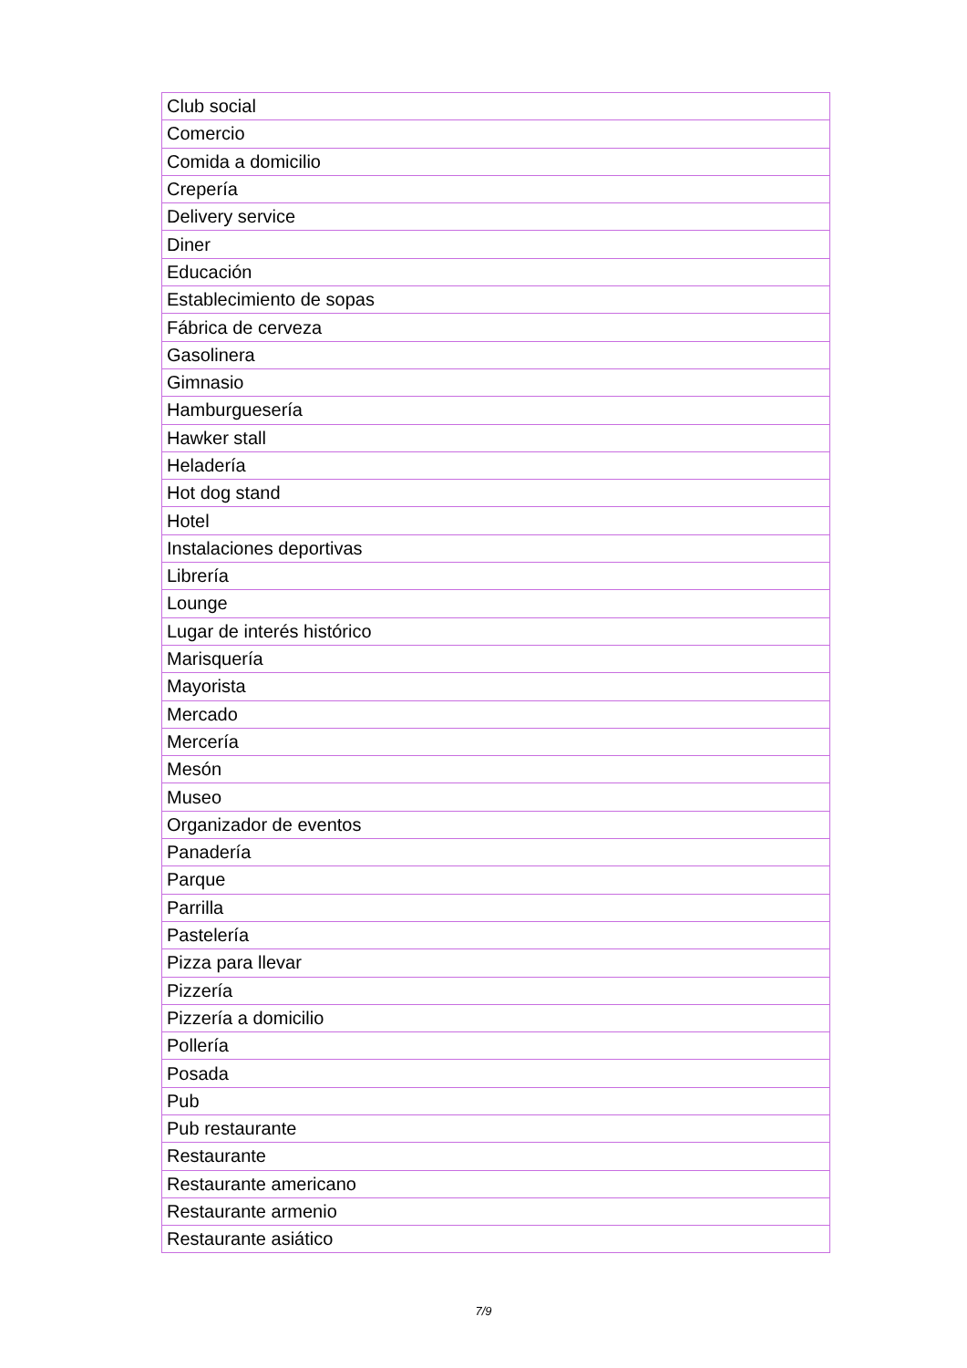| Club social |
| Comercio |
| Comida a domicilio |
| Crepería |
| Delivery service |
| Diner |
| Educación |
| Establecimiento de sopas |
| Fábrica de cerveza |
| Gasolinera |
| Gimnasio |
| Hamburguesería |
| Hawker stall |
| Heladería |
| Hot dog stand |
| Hotel |
| Instalaciones deportivas |
| Librería |
| Lounge |
| Lugar de interés histórico |
| Marisquería |
| Mayorista |
| Mercado |
| Mercería |
| Mesón |
| Museo |
| Organizador de eventos |
| Panadería |
| Parque |
| Parrilla |
| Pastelería |
| Pizza para llevar |
| Pizzería |
| Pizzería a domicilio |
| Pollería |
| Posada |
| Pub |
| Pub restaurante |
| Restaurante |
| Restaurante americano |
| Restaurante armenio |
| Restaurante asiático |
7/9